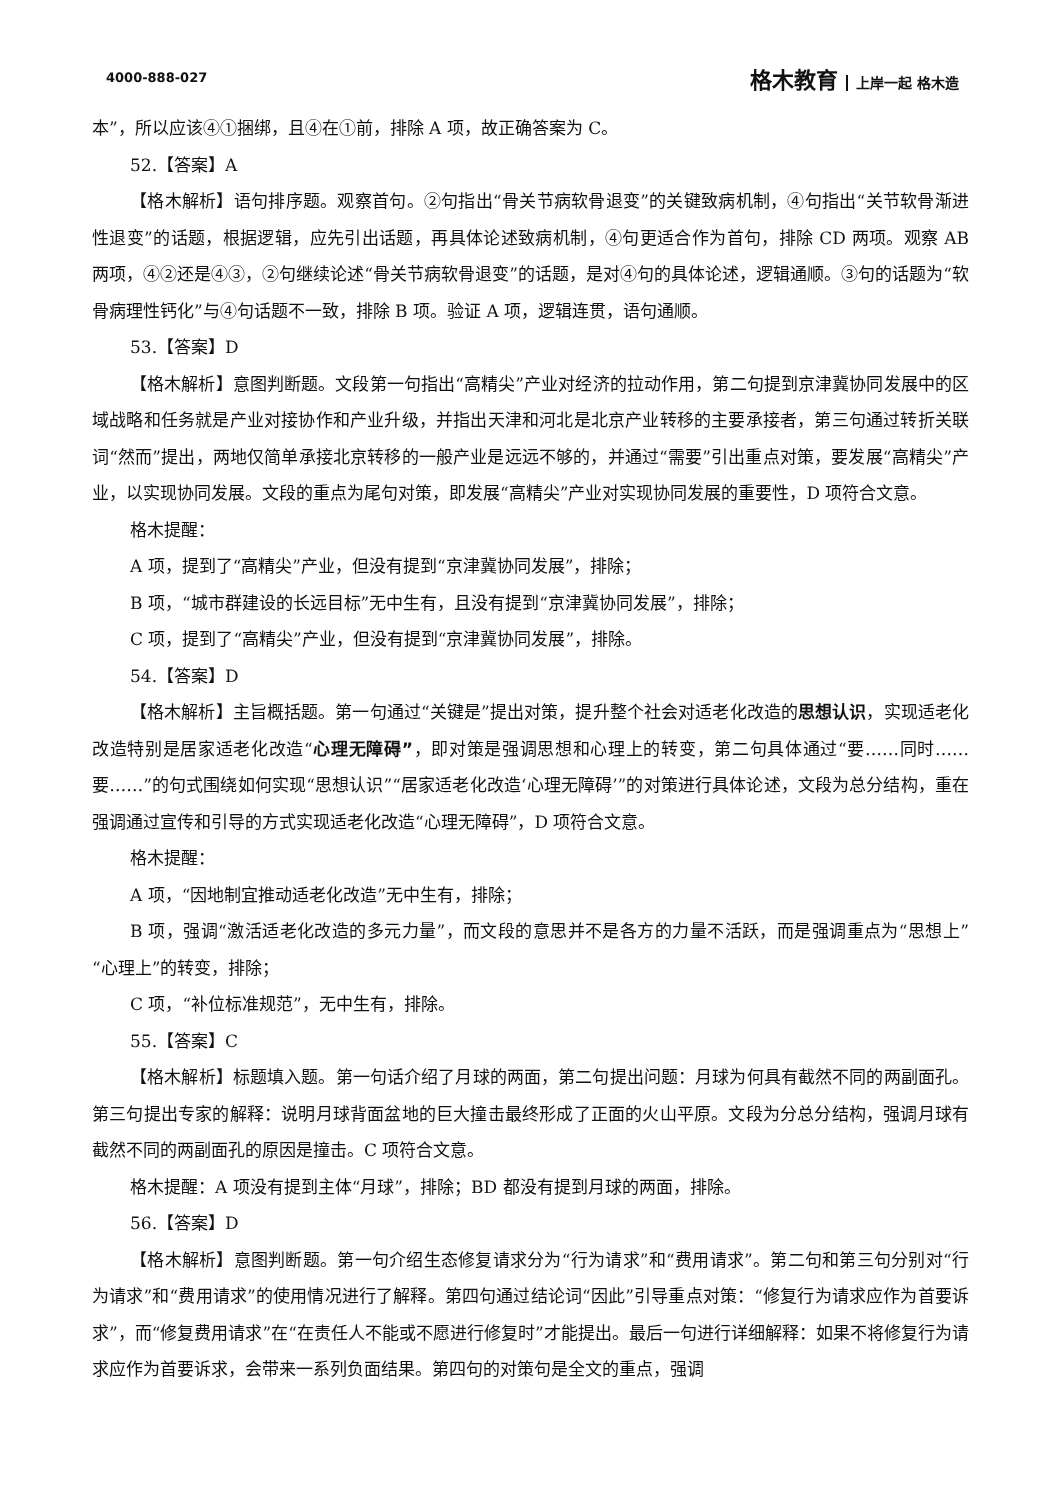4000-888-027
格木教育 上岸一起 格木造
本”，所以应该④①捆绑，且④在①前，排除 A 项，故正确答案为 C。
52.【答案】A
【格木解析】语句排序题。观察首句。②句指出“骨关节病软骨退变”的关键致病机制，④句指出“关节软骨渐进性退变”的话题，根据逻辑，应先引出话题，再具体论述致病机制，④句更适合作为首句，排除 CD 两项。观察 AB 两项，④②还是④③，②句继续论述“骨关节病软骨退变”的话题，是对④句的具体论述，逻辑通顺。③句的话题为“软骨病理性钙化”与④句话题不一致，排除 B 项。验证 A 项，逻辑连贯，语句通顺。
53.【答案】D
【格木解析】意图判断题。文段第一句指出“高精尖”产业对经济的拉动作用，第二句提到京津冀协同发展中的区域战略和任务就是产业对接协作和产业升级，并指出天津和河北是北京产业转移的主要承接者，第三句通过转折关联词“然而”提出，两地仅简单承接北京转移的一般产业是远远不够的，并通过“需要”引出重点对策，要发展“高精尖”产业，以实现协同发展。文段的重点为尾句对策，即发展“高精尖”产业对实现协同发展的重要性，D 项符合文意。
格木提醒：
A 项，提到了“高精尖”产业，但没有提到“京津冀协同发展”，排除；
B 项，“城市群建设的长远目标”无中生有，且没有提到“京津冀协同发展”，排除；
C 项，提到了“高精尖”产业，但没有提到“京津冀协同发展”，排除。
54.【答案】D
【格木解析】主旨概括题。第一句通过“关键是”提出对策，提升整个社会对适老化改造的思想认识，实现适老化改造特别是居家适老化改造“心理无障碍”，即对策是强调思想和心理上的转变，第二句具体通过“要……同时……要……”的句式围绕如何实现“思想认识”“居家适老化改造‘心理无障碍’”的对策进行具体论述，文段为总分结构，重在强调通过宣传和引导的方式实现适老化改造“心理无障碍”，D 项符合文意。
格木提醒：
A 项，“因地制宜推动适老化改造”无中生有，排除；
B 项，强调“激活适老化改造的多元力量”，而文段的意思并不是各方的力量不活跃，而是强调重点为“思想上”“心理上”的转变，排除；
C 项，“补位标准规范”，无中生有，排除。
55.【答案】C
【格木解析】标题填入题。第一句话介绍了月球的两面，第二句提出问题：月球为何具有截然不同的两副面孔。第三句提出专家的解释：说明月球背面盆地的巨大撞击最终形成了正面的火山平原。文段为分总分结构，强调月球有截然不同的两副面孔的原因是撞击。C 项符合文意。
格木提醒：A 项没有提到主体“月球”，排除；BD 都没有提到月球的两面，排除。
56.【答案】D
【格木解析】意图判断题。第一句介绍生态修复请求分为“行为请求”和“费用请求”。第二句和第三句分别对“行为请求”和“费用请求”的使用情况进行了解释。第四句通过结论词“因此”引导重点对策：“修复行为请求应作为首要诉求”，而“修复费用请求”在“在责任人不能或不愿进行修复时”才能提出。最后一句进行详细解释：如果不将修复行为请求应作为首要诉求，会带来一系列负面结果。第四句的对策句是全文的重点，强调